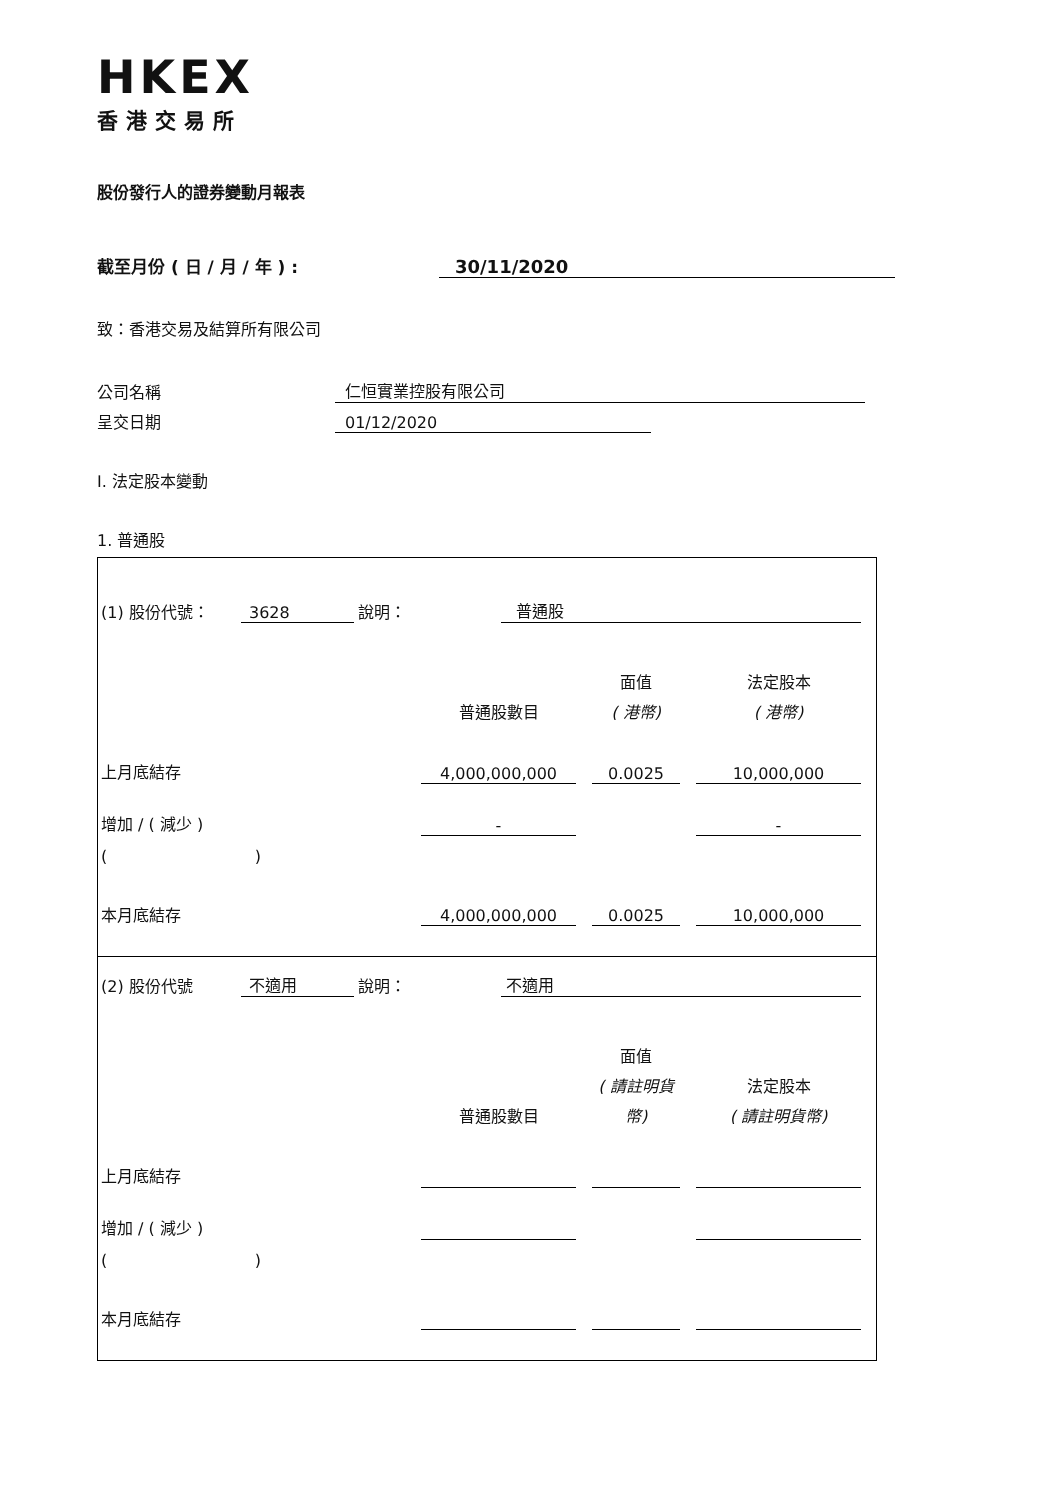HKEX
香港交易所
股份發行人的證券變動月報表
截至月份 ( 日 / 月 / 年 ) : 30/11/2020
致：香港交易及結算所有限公司
公司名稱 仁恒實業控股有限公司
呈交日期 01/12/2020
I. 法定股本變動
1. 普通股
(1) 股份代號： 3628 說明： 普通股
| | | | 面值 | | 法定股本 |
| | 普通股數目 | | ( 港幣) | | ( 港幣) |
| 上月底結存 | 4,000,000,000 | | 0.0025 | | 10,000,000 |
| 增加 / ( 減少 ) | - | | | | - |
| ( ) | | | | | |
| 本月底結存 | 4,000,000,000 | | 0.0025 | | 10,000,000 |
(2) 股份代號 不適用 說明： 不適用
| | | | 面值 | | |
| | | | ( 請註明貨 | | 法定股本 |
| | 普通股數目 | | 幣) | | ( 請註明貨幣) |
| 上月底結存 | | | | | |
| 增加 / ( 減少 ) | | | | | |
| ( ) | | | | | |
| 本月底結存 | | | | | |